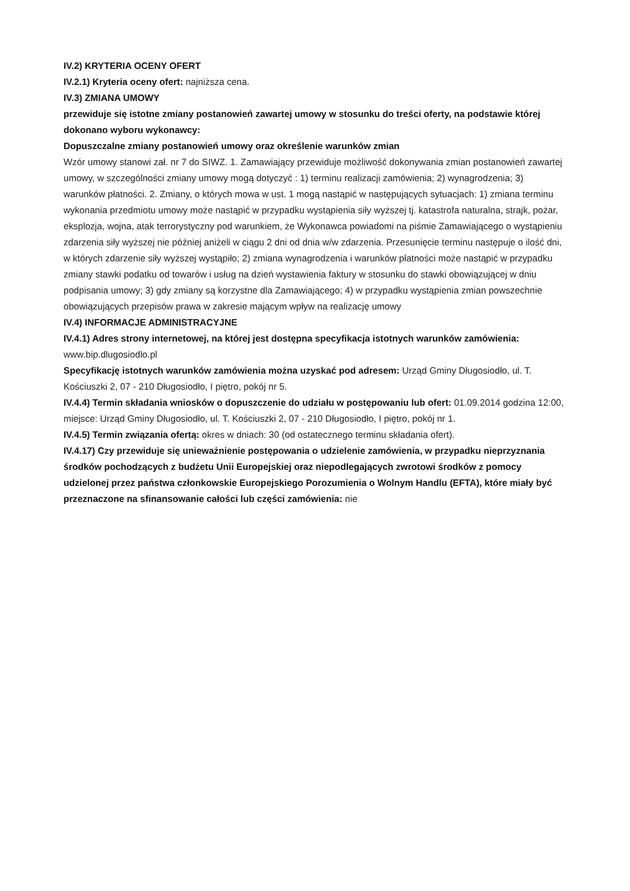IV.2) KRYTERIA OCENY OFERT
IV.2.1) Kryteria oceny ofert: najniższa cena.
IV.3) ZMIANA UMOWY
przewiduje się istotne zmiany postanowień zawartej umowy w stosunku do treści oferty, na podstawie której dokonano wyboru wykonawcy:
Dopuszczalne zmiany postanowień umowy oraz określenie warunków zmian
Wzór umowy stanowi zał. nr 7 do SIWZ. 1. Zamawiający przewiduje możliwość dokonywania zmian postanowień zawartej umowy, w szczególności zmiany umowy mogą dotyczyć : 1) terminu realizacji zamówienia; 2) wynagrodzenia; 3) warunków płatności. 2. Zmiany, o których mowa w ust. 1 mogą nastąpić w następujących sytuacjach: 1) zmiana terminu wykonania przedmiotu umowy może nastąpić w przypadku wystąpienia siły wyższej tj. katastrofa naturalna, strajk, pożar, eksplozja, wojna, atak terrorystyczny pod warunkiem, że Wykonawca powiadomi na piśmie Zamawiającego o wystąpieniu zdarzenia siły wyższej nie później aniżeli w ciągu 2 dni od dnia w/w zdarzenia. Przesunięcie terminu następuje o ilość dni, w których zdarzenie siły wyższej wystąpiło; 2) zmiana wynagrodzenia i warunków płatności może nastąpić w przypadku zmiany stawki podatku od towarów i usług na dzień wystawienia faktury w stosunku do stawki obowiązującej w dniu podpisania umowy; 3) gdy zmiany są korzystne dla Zamawiającego; 4) w przypadku wystąpienia zmian powszechnie obowiązujących przepisów prawa w zakresie mającym wpływ na realizację umowy
IV.4) INFORMACJE ADMINISTRACYJNE
IV.4.1) Adres strony internetowej, na której jest dostępna specyfikacja istotnych warunków zamówienia: www.bip.dlugosiodlo.pl
Specyfikację istotnych warunków zamówienia można uzyskać pod adresem: Urząd Gminy Długosiodło, ul. T. Kościuszki 2, 07 - 210 Długosiodło, I piętro, pokój nr 5.
IV.4.4) Termin składania wniosków o dopuszczenie do udziału w postępowaniu lub ofert: 01.09.2014 godzina 12:00, miejsce: Urząd Gminy Długosiodło, ul. T. Kościuszki 2, 07 - 210 Długosiodło, I piętro, pokój nr 1.
IV.4.5) Termin związania ofertą: okres w dniach: 30 (od ostatecznego terminu składania ofert).
IV.4.17) Czy przewiduje się unieważnienie postępowania o udzielenie zamówienia, w przypadku nieprzyznania środków pochodzących z budżetu Unii Europejskiej oraz niepodlegających zwrotowi środków z pomocy udzielonej przez państwa członkowskie Europejskiego Porozumienia o Wolnym Handlu (EFTA), które miały być przeznaczone na sfinansowanie całości lub części zamówienia: nie